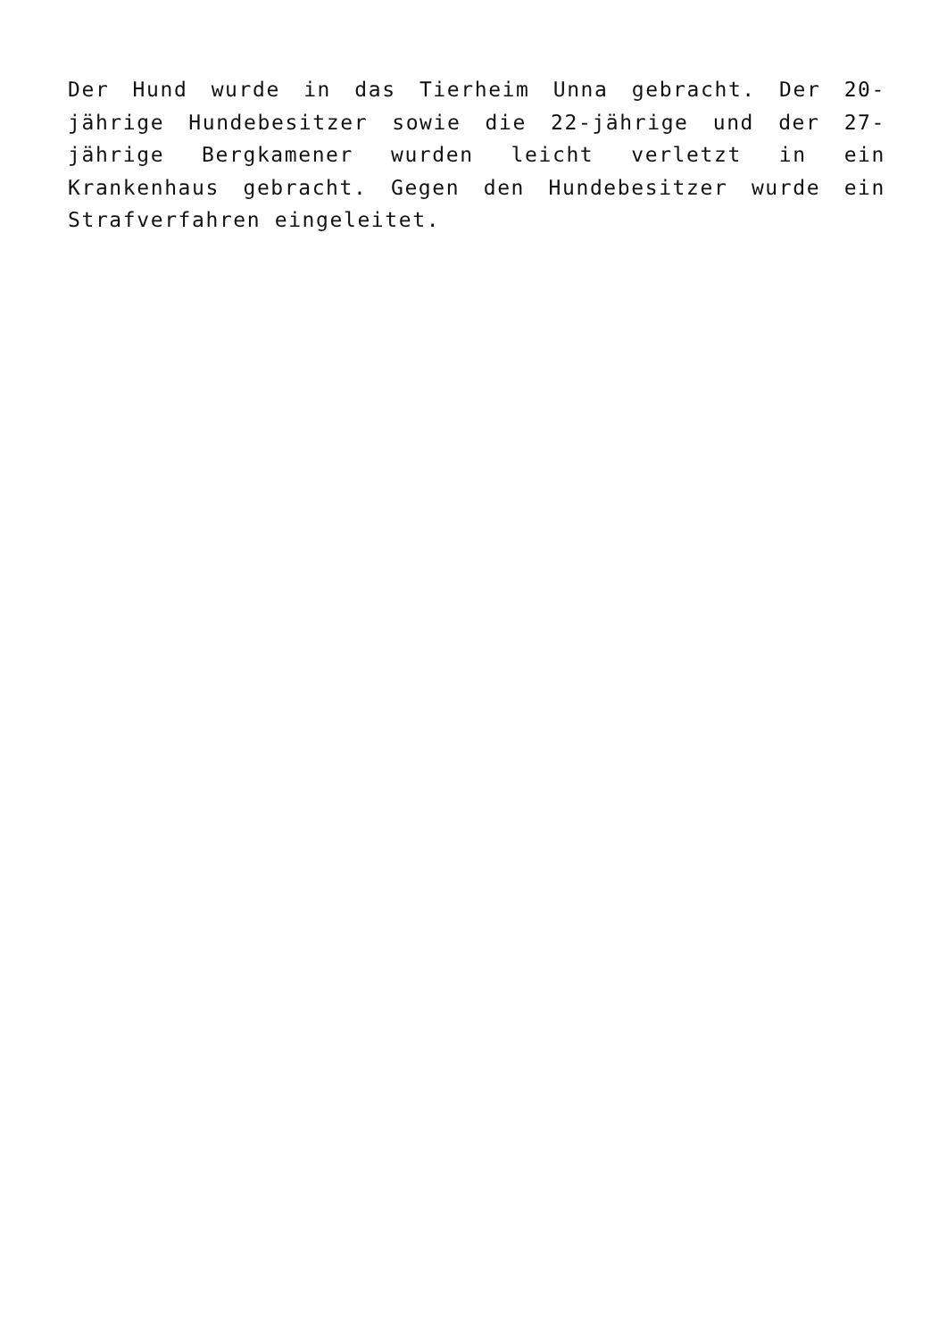Der Hund wurde in das Tierheim Unna gebracht. Der 20-jährige Hundebesitzer sowie die 22-jährige und der 27-jährige Bergkamener wurden leicht verletzt in ein Krankenhaus gebracht. Gegen den Hundebesitzer wurde ein Strafverfahren eingeleitet.